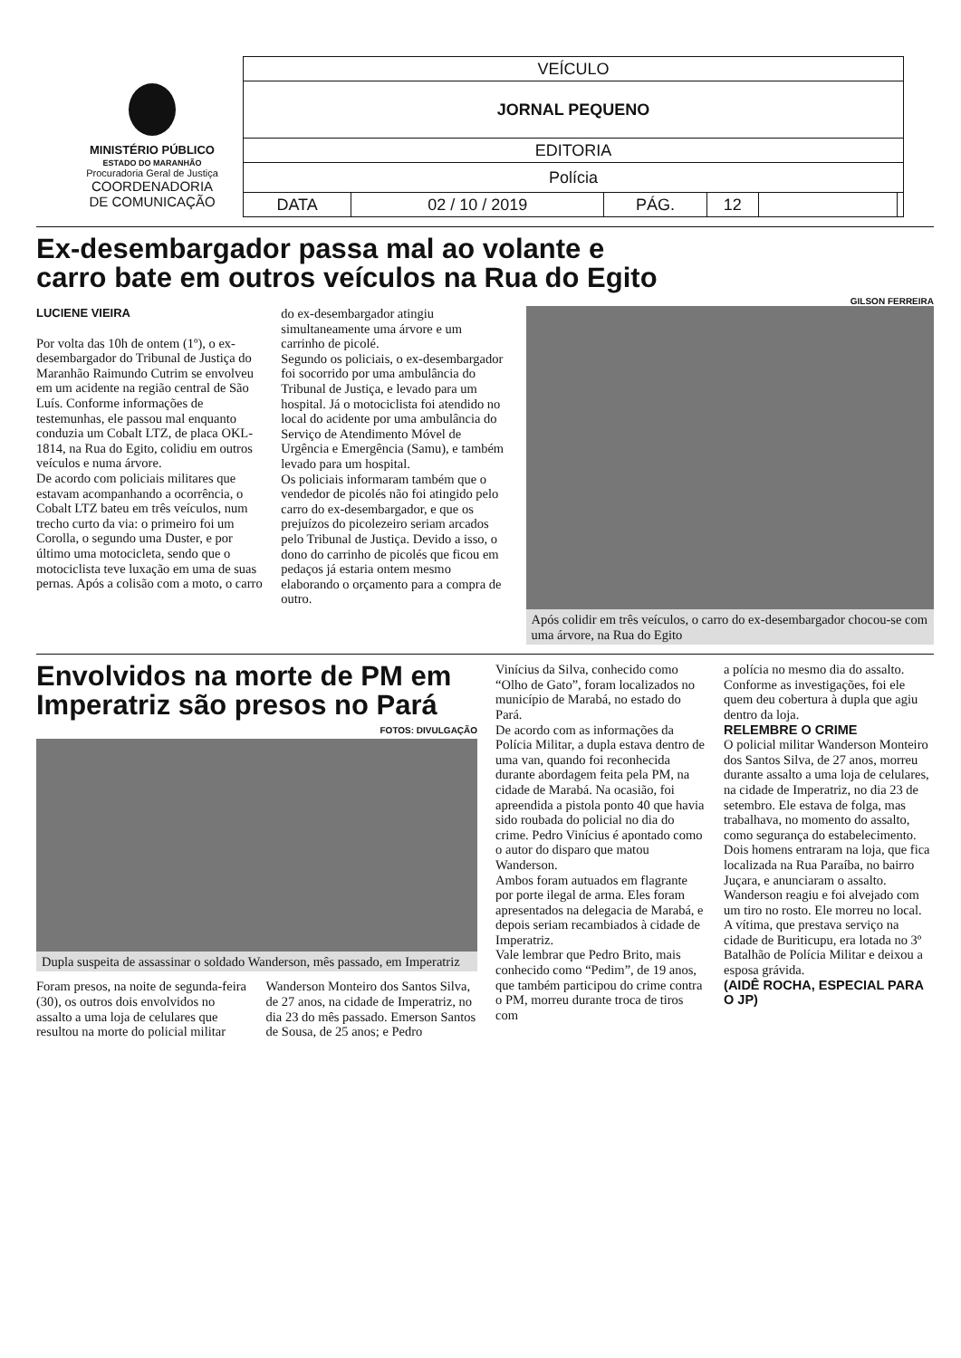MINISTÉRIO PÚBLICO
ESTADO DO MARANHÃO
Procuradoria Geral de Justiça
COORDENADORIA
DE COMUNICAÇÃO
| VEÍCULO | | | | | |
| JORNAL PEQUENO | | | | | |
| EDITORIA | | | | | |
| Polícia | | | | | |
| DATA | 02 / 10 / 2019 | PÁG. | 12 | | |
Ex-desembargador passa mal ao volante e
carro bate em outros veículos na Rua do Egito
GILSON FERREIRA
LUCIENE VIEIRA
Por volta das 10h de ontem (1º), o ex-desembargador do Tribunal de Justiça do Maranhão Raimundo Cutrim se envolveu em um acidente na região central de São Luís. Conforme informações de testemunhas, ele passou mal enquanto conduzia um Cobalt LTZ, de placa OKL-1814, na Rua do Egito, colidiu em outros veículos e numa árvore.
De acordo com policiais militares que estavam acompanhando a ocorrência, o Cobalt LTZ bateu em três veículos, num trecho curto da via: o primeiro foi um Corolla, o segundo uma Duster, e por último uma motocicleta, sendo que o motociclista teve luxação em uma de suas pernas. Após a colisão com a moto, o carro
do ex-desembargador atingiu simultaneamente uma árvore e um carrinho de picolé.
Segundo os policiais, o ex-desembargador foi socorrido por uma ambulância do Tribunal de Justiça, e levado para um hospital. Já o motociclista foi atendido no local do acidente por uma ambulância do Serviço de Atendimento Móvel de Urgência e Emergência (Samu), e também levado para um hospital.
Os policiais informaram também que o vendedor de picolés não foi atingido pelo carro do ex-desembargador, e que os prejuízos do picolezeiro seriam arcados pelo Tribunal de Justiça. Devido a isso, o dono do carrinho de picolés que ficou em pedaços já estaria ontem mesmo elaborando o orçamento para a compra de outro.
Após colidir em três veículos, o carro do ex-desembargador chocou-se com uma árvore, na Rua do Egito
Envolvidos na morte de PM em
Imperatriz são presos no Pará
FOTOS: DIVULGAÇÃO
Dupla suspeita de assassinar o soldado Wanderson, mês passado, em Imperatriz
Foram presos, na noite de segunda-feira (30), os outros dois envolvidos no assalto a uma loja de celulares que resultou na morte do policial militar
Wanderson Monteiro dos Santos Silva, de 27 anos, na cidade de Imperatriz, no dia 23 do mês passado. Emerson Santos de Sousa, de 25 anos; e Pedro
Vinícius da Silva, conhecido como “Olho de Gato”, foram localizados no município de Marabá, no estado do Pará.
De acordo com as informações da Polícia Militar, a dupla estava dentro de uma van, quando foi reconhecida durante abordagem feita pela PM, na cidade de Marabá. Na ocasião, foi apreendida a pistola ponto 40 que havia sido roubada do policial no dia do crime. Pedro Vinícius é apontado como o autor do disparo que matou Wanderson.
Ambos foram autuados em flagrante por porte ilegal de arma. Eles foram apresentados na delegacia de Marabá, e depois seriam recambiados à cidade de Imperatriz.
Vale lembrar que Pedro Brito, mais conhecido como “Pedim”, de 19 anos, que também participou do crime contra o PM, morreu durante troca de tiros com
a polícia no mesmo dia do assalto. Conforme as investigações, foi ele quem deu cobertura à dupla que agiu dentro da loja.
RELEMBRE O CRIME
O policial militar Wanderson Monteiro dos Santos Silva, de 27 anos, morreu durante assalto a uma loja de celulares, na cidade de Imperatriz, no dia 23 de setembro. Ele estava de folga, mas trabalhava, no momento do assalto, como segurança do estabelecimento.
Dois homens entraram na loja, que fica localizada na Rua Paraíba, no bairro Juçara, e anunciaram o assalto. Wanderson reagiu e foi alvejado com um tiro no rosto. Ele morreu no local.
A vítima, que prestava serviço na cidade de Buriticupu, era lotada no 3º Batalhão de Polícia Militar e deixou a esposa grávida.
(AIDÊ ROCHA, ESPECIAL PARA O JP)